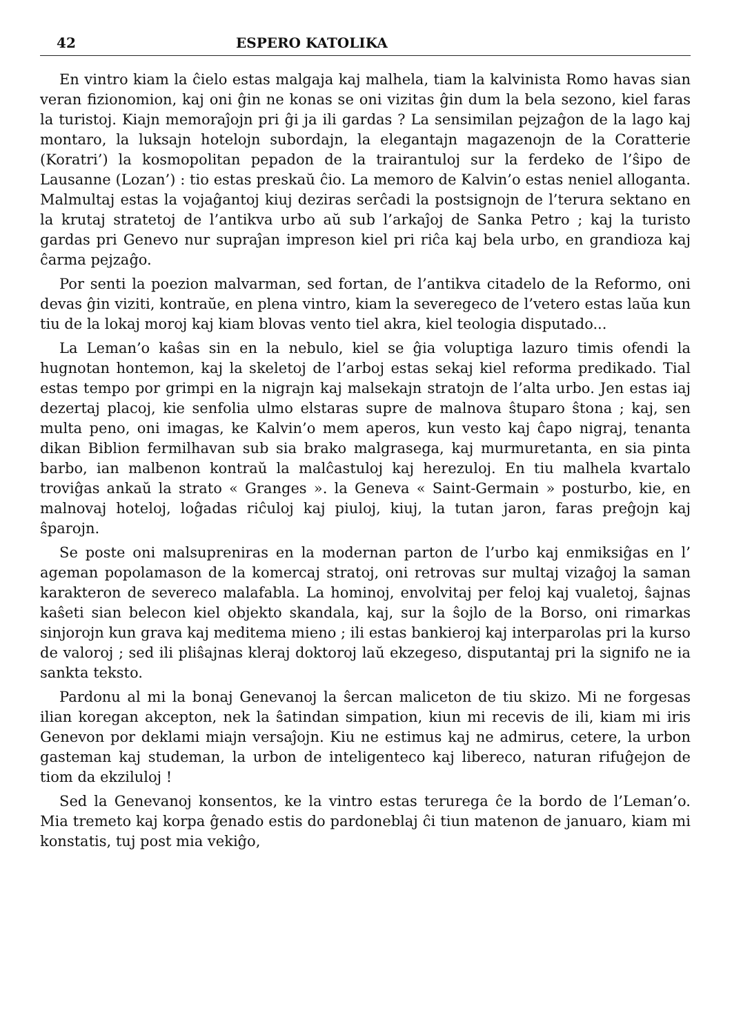42 ESPERO KATOLIKA
En vintro kiam la ĉielo estas malgaja kaj malhela, tiam la kalvinista Romo havas sian veran fizionomion, kaj oni ĝin ne konas se oni vizitas ĝin dum la bela sezono, kiel faras la turistoj. Kiajn memoraĵojn pri ĝi ja ili gardas ? La sensimilan pejzaĝon de la lago kaj montaro, la luksajn hotelojn subordajn, la elegantajn magazenojn de la Coratterie (Koratri’) la kosmopolitan pepadon de la trairantuloj sur la ferdeko de l’ŝipo de Lausanne (Lozan’) : tio estas preskaŭ ĉio. La memoro de Kalvin’o estas neniel alloganta. Malmultaj estas la vojaĝantoj kiuj deziras serĉadi la postsignojn de l’terura sektano en la krutaj stratetoj de l’antikva urbo aŭ sub l’arkaĵoj de Sanka Petro ; kaj la turisto gardas pri Genevo nur supraĵan impreson kiel pri riĉa kaj bela urbo, en grandioza kaj ĉarma pejzaĝo.
Por senti la poezion malvarman, sed fortan, de l’antikva citadelo de la Reformo, oni devas ĝin viziti, kontraŭe, en plena vintro, kiam la severegeco de l’vetero estas laŭa kun tiu de la lokaj moroj kaj kiam blovas vento tiel akra, kiel teologia disputado...
La Leman’o kaŝas sin en la nebulo, kiel se ĝia voluptiga lazuro timis ofendi la hugnotan hontemon, kaj la skeletoj de l’arboj estas sekaj kiel reforma predikado. Tial estas tempo por grimpi en la nigrajn kaj malsekajn stratojn de l’alta urbo. Jen estas iaj dezertaj placoj, kie senfolia ulmo elstaras supre de malnova ŝtuparo ŝtona ; kaj, sen multa peno, oni imagas, ke Kalvin’o mem aperos, kun vesto kaj ĉapo nigraj, tenanta dikan Biblion fermilhavan sub sia brako malgrasega, kaj murmuretanta, en sia pinta barbo, ian malbenon kontraŭ la malĉastuloj kaj herezuloj. En tiu malhela kvartalo troviĝas ankaŭ la strato « Granges ». la Geneva « Saint-Germain » posturbo, kie, en malnovaj hoteloj, loĝadas riĉuloj kaj piuloj, kiuj, la tutan jaron, faras preĝojn kaj ŝparojn.
Se poste oni malsupreniras en la modernan parton de l’urbo kaj enmiksiĝas en l’ ageman popolamason de la komercaj stratoj, oni retrovas sur multaj vizaĝoj la saman karakteron de severeco malafabla. La hominoj, envolvitaj per feloj kaj vualetoj, ŝajnas kaŝeti sian belecon kiel objekto skandala, kaj, sur la ŝojlo de la Borso, oni rimarkas sinjorojn kun grava kaj meditema mieno ; ili estas bankieroj kaj interparolas pri la kurso de valoroj ; sed ili pliŝajnas kleraj doktoroj laŭ ekzegeso, disputantaj pri la signifo ne ia sankta teksto.
Pardonu al mi la bonaj Genevanoj la ŝercan maliceton de tiu skizo. Mi ne forgesas ilian koregan akcepton, nek la ŝatindan simpation, kiun mi recevis de ili, kiam mi iris Genevon por deklami miajn versaĵojn. Kiu ne estimus kaj ne admirus, cetere, la urbon gasteman kaj studeman, la urbon de inteligenteco kaj libereco, naturan rifuĝejon de tiom da ekziluloj !
Sed la Genevanoj konsentos, ke la vintro estas terurega ĉe la bordo de l’Leman’o. Mia tremeto kaj korpa ĝenado estis do pardoneblaj ĉi tiun matenon de januaro, kiam mi konstatis, tuj post mia vekiĝo,